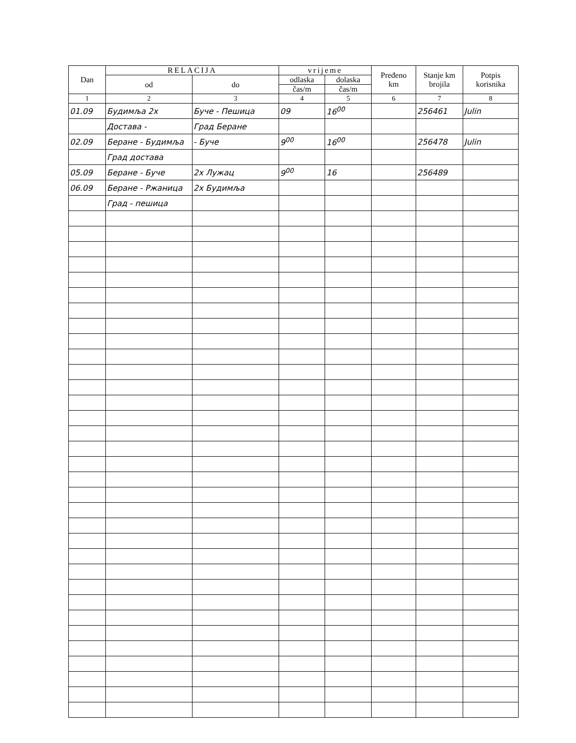| Dan | RELACIJA | | vrijeme | | Pređeno km | Stanje km brojila | Potpis korisnika |
| --- | --- | --- | --- | --- | --- | --- | --- |
| | od | do | odlaska | dolaska | | | |
| | | | čas/m | čas/m | | | |
| 1 | 2 | 3 | 4 | 5 | 6 | 7 | 8 |
| 01.09 | Будимља 2x | Буче - Пешица | 09 | 16<sup>00</sup> | | 256461 | Julin |
| | Достава - | Град Беране | | | | | |
| 02.09 | Беране - Будимља | - Буче | 9<sup>00</sup> | 16<sup>00</sup> | | 256478 | Julin |
| | Град достава | | | | | | |
| 05.09 | Беране - Буче | 2x Лужац | 9<sup>00</sup> | 16 | | 256489 | |
| 06.09 | Беране - Ржаница | 2x Будимља | | | | | |
| | Град - пешица | | | | | | |